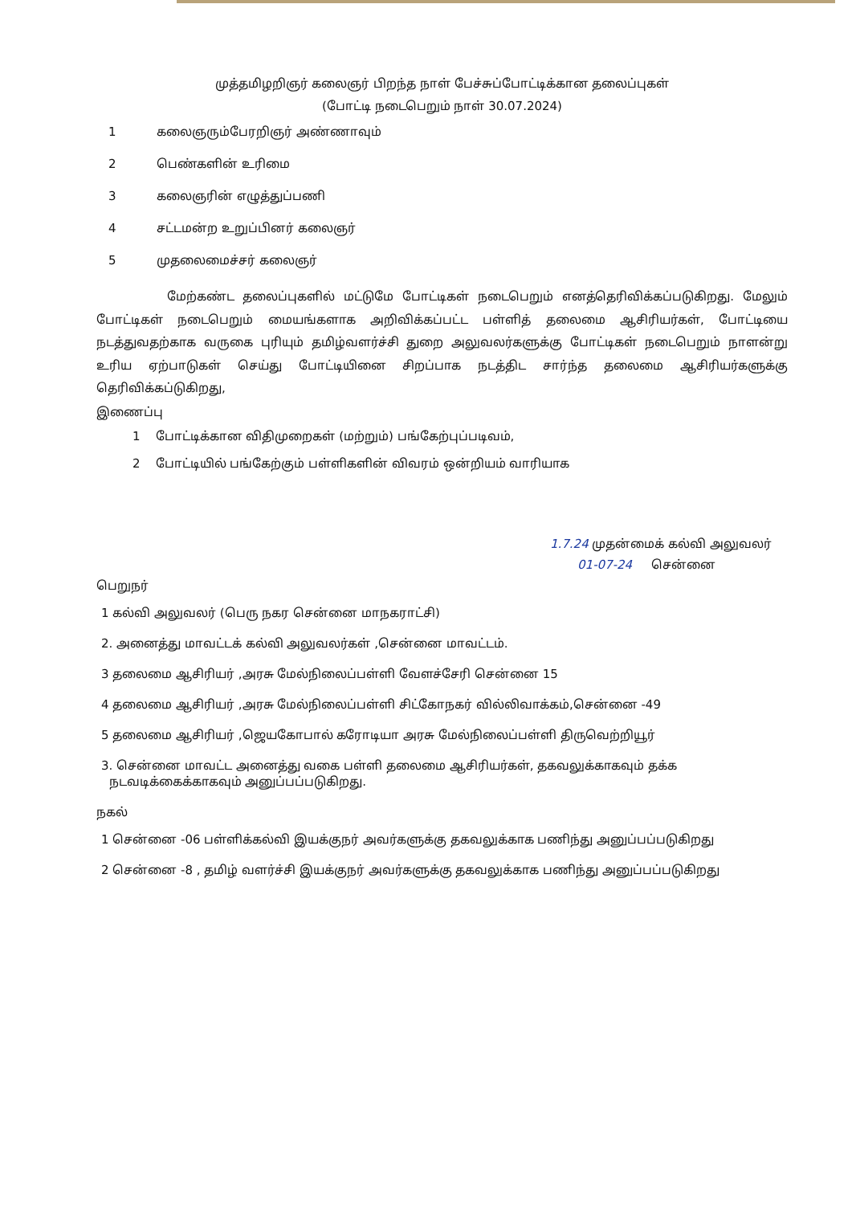முத்தமிழறிஞர் கலைஞர் பிறந்த நாள் பேச்சுப்போட்டிக்கான தலைப்புகள்
(போட்டி நடைபெறும் நாள் 30.07.2024)
1 கலைஞரும்பேரறிஞர் அண்ணாவும்
2 பெண்களின் உரிமை
3 கலைஞரின் எழுத்துப்பணி
4 சட்டமன்ற உறுப்பினர் கலைஞர்
5 முதலைமைச்சர் கலைஞர்
மேற்கண்ட தலைப்புகளில் மட்டுமே போட்டிகள் நடைபெறும் எனத்தெரிவிக்கப்படுகிறது. மேலும் போட்டிகள் நடைபெறும் மையங்களாக அறிவிக்கப்பட்ட பள்ளித் தலைமை ஆசிரியர்கள், போட்டியை நடத்துவதற்காக வருகை புரியும் தமிழ்வளர்ச்சி துறை அலுவலர்களுக்கு போட்டிகள் நடைபெறும் நாளன்று உரிய ஏற்பாடுகள் செய்து போட்டியினை சிறப்பாக நடத்திட சார்ந்த தலைமை ஆசிரியர்களுக்கு தெரிவிக்கப்டுகிறது,
இணைப்பு
1 போட்டிக்கான விதிமுறைகள் (மற்றும்) பங்கேற்புப்படிவம்,
2 போட்டியில் பங்கேற்கும் பள்ளிகளின் விவரம் ஒன்றியம் வாரியாக
1.7.24 முதன்மைக் கல்வி அலுவலர்
01-07-24 சென்னை
பெறுநர்
1 கல்வி அலுவலர் (பெரு நகர சென்னை மாநகராட்சி)
2. அனைத்து மாவட்டக் கல்வி அலுவலர்கள் ,சென்னை மாவட்டம்.
3 தலைமை ஆசிரியர் ,அரசு மேல்நிலைப்பள்ளி வேளச்சேரி சென்னை 15
4 தலைமை ஆசிரியர் ,அரசு மேல்நிலைப்பள்ளி சிட்கோநகர் வில்லிவாக்கம்,சென்னை -49
5 தலைமை ஆசிரியர் ,ஜெயகோபால் கரோடியா அரசு மேல்நிலைப்பள்ளி திருவெற்றியூர்
3. சென்னை மாவட்ட அனைத்து வகை பள்ளி தலைமை ஆசிரியர்கள், தகவலுக்காகவும் தக்க
நடவடிக்கைக்காகவும் அனுப்பப்படுகிறது.
நகல்
1 சென்னை -06 பள்ளிக்கல்வி இயக்குநர் அவர்களுக்கு தகவலுக்காக பணிந்து அனுப்பப்படுகிறது
2 சென்னை -8 , தமிழ் வளர்ச்சி இயக்குநர் அவர்களுக்கு தகவலுக்காக பணிந்து அனுப்பப்படுகிறது